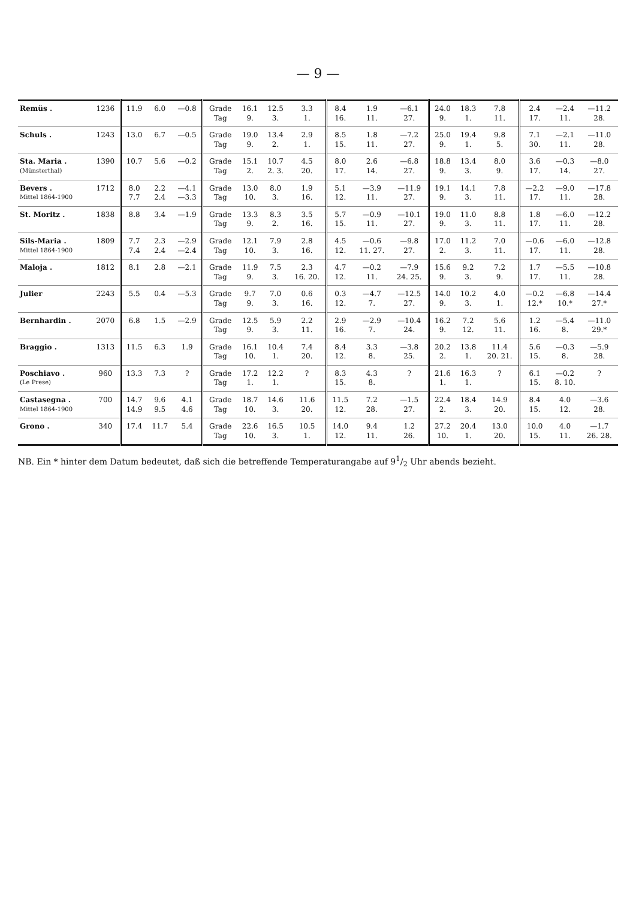— 9 —
| Remüs . | 1236 | 11.9 | 6.0 | —0.8 | Grade Tag | 16.1 9. | 12.5 3. | 3.3 1. | 8.4 16. | 1.9 11. | —6.1 27. | 24.0 9. | 18.3 1. | 7.8 11. | 2.4 17. | —2.4 11. | —11.2 28. |
| Schuls . | 1243 | 13.0 | 6.7 | —0.5 | Grade Tag | 19.0 9. | 13.4 2. | 2.9 1. | 8.5 15. | 1.8 11. | —7.2 27. | 25.0 9. | 19.4 1. | 9.8 5. | 7.1 30. | —2.1 11. | —11.0 28. |
| Sta. Maria . (Münsterthal) | 1390 | 10.7 | 5.6 | —0.2 | Grade Tag | 15.1 2. | 10.7 2. 3. | 4.5 20. | 8.0 17. | 2.6 14. | —6.8 27. | 18.8 9. | 13.4 3. | 8.0 9. | 3.6 17. | —0.3 14. | —8.0 27. |
| Bevers . Mittel 1864-1900 | 1712 | 8.0 7.7 | 2.2 2.4 | —4.1 —3.3 | Grade Tag | 13.0 10. | 8.0 3. | 1.9 16. | 5.1 12. | —3.9 11. | —11.9 27. | 19.1 9. | 14.1 3. | 7.8 11. | —2.2 17. | —9.0 11. | —17.8 28. |
| St. Moritz . | 1838 | 8.8 | 3.4 | —1.9 | Grade Tag | 13.3 9. | 8.3 2. | 3.5 16. | 5.7 15. | —0.9 11. | —10.1 27. | 19.0 9. | 11.0 3. | 8.8 11. | 1.8 17. | —6.0 11. | —12.2 28. |
| Sils-Maria . Mittel 1864-1900 | 1809 | 7.7 7.4 | 2.3 2.4 | —2.9 —2.4 | Grade Tag | 12.1 10. | 7.9 3. | 2.8 16. | 4.5 12. | —0.6 11. 27. | —9.8 27. | 17.0 2. | 11.2 3. | 7.0 11. | —0.6 17. | —6.0 11. | —12.8 28. |
| Maloja . | 1812 | 8.1 | 2.8 | —2.1 | Grade Tag | 11.9 9. | 7.5 3. | 2.3 16. 20. | 4.7 12. | —0.2 11. | —7.9 24. 25. | 15.6 9. | 9.2 3. | 7.2 9. | 1.7 17. | —5.5 11. | —10.8 28. |
| Julier | 2243 | 5.5 | 0.4 | —5.3 | Grade Tag | 9.7 9. | 7.0 3. | 0.6 16. | 0.3 12. | —4.7 7. | —12.5 27. | 14.0 9. | 10.2 3. | 4.0 1. | —0.2 12.* | —6.8 10.* | —14.4 27.* |
| Bernhardin . | 2070 | 6.8 | 1.5 | —2.9 | Grade Tag | 12.5 9. | 5.9 3. | 2.2 11. | 2.9 16. | —2.9 7. | —10.4 24. | 16.2 9. | 7.2 12. | 5.6 11. | 1.2 16. | —5.4 8. | —11.0 29.* |
| Braggio . | 1313 | 11.5 | 6.3 | 1.9 | Grade Tag | 16.1 10. | 10.4 1. | 7.4 20. | 8.4 12. | 3.3 8. | —3.8 25. | 20.2 2. | 13.8 1. | 11.4 20. 21. | 5.6 15. | —0.3 8. | —5.9 28. |
| Poschiavo . (Le Prese) | 960 | 13.3 | 7.3 | ? | Grade Tag | 17.2 1. | 12.2 1. | ? | 8.3 15. | 4.3 8. | ? | 21.6 1. | 16.3 1. | ? | 6.1 15. | —0.2 8. 10. | ? |
| Castasegna . Mittel 1864-1900 | 700 | 14.7 14.9 | 9.6 9.5 | 4.1 4.6 | Grade Tag | 18.7 10. | 14.6 3. | 11.6 20. | 11.5 12. | 7.2 28. | —1.5 27. | 22.4 2. | 18.4 3. | 14.9 20. | 8.4 15. | 4.0 12. | —3.6 28. |
| Grono . | 340 | 17.4 | 11.7 | 5.4 | Grade Tag | 22.6 10. | 16.5 3. | 10.5 1. | 14.0 12. | 9.4 11. | 1.2 26. | 27.2 10. | 20.4 1. | 13.0 20. | 10.0 15. | 4.0 11. | —1.7 26. 28. |
NB. Ein * hinter dem Datum bedeutet, daß sich die betreffende Temperaturangabe auf 91/2 Uhr abends bezieht.